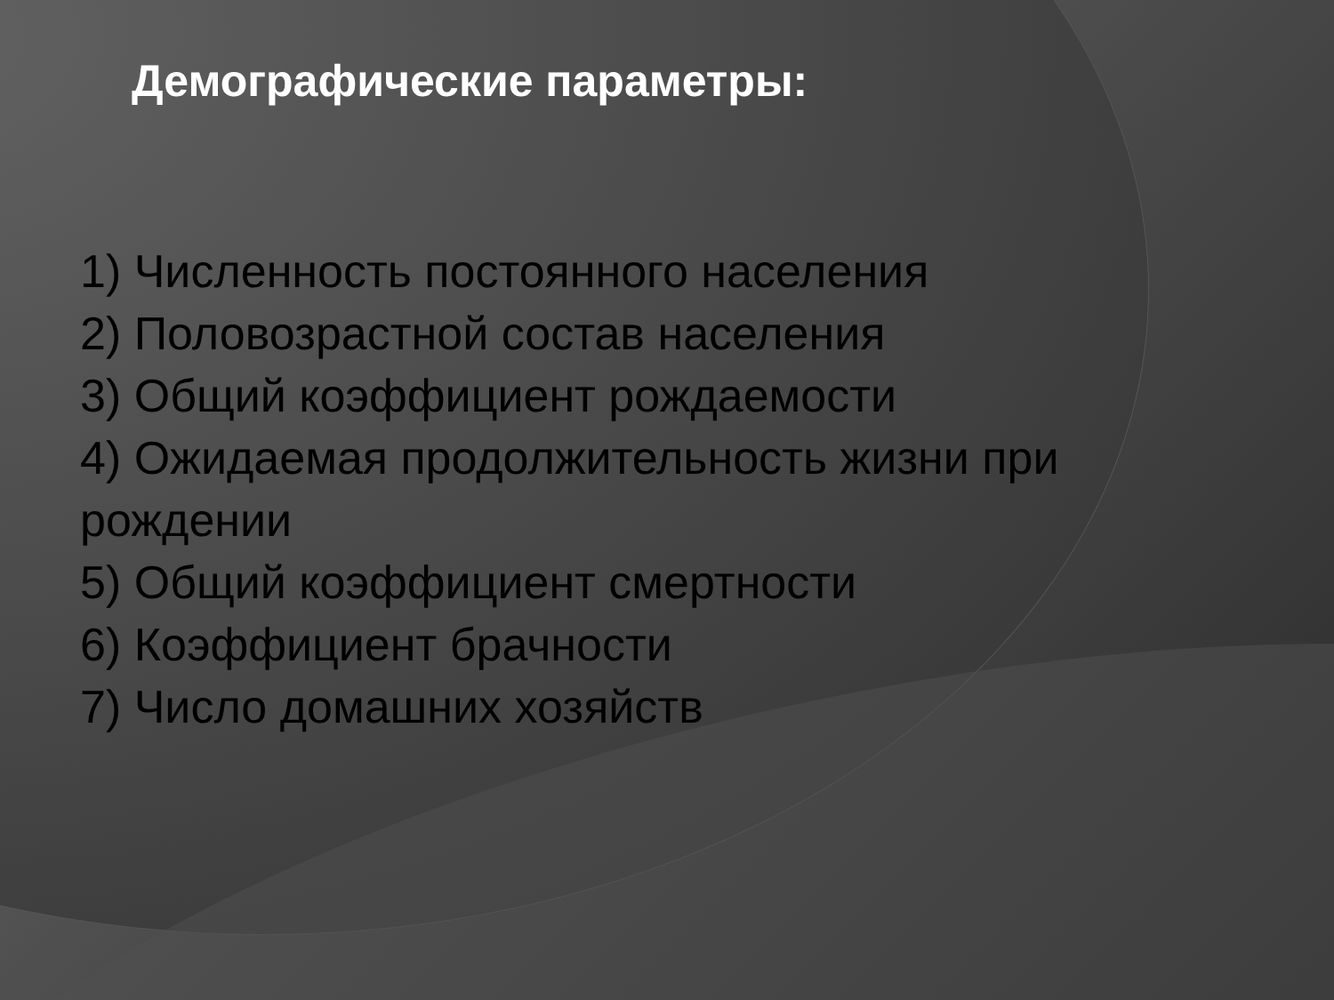Демографические параметры:
1) Численность постоянного населения
2) Половозрастной состав населения
3) Общий коэффициент рождаемости
4) Ожидаемая продолжительность жизни при рождении
5) Общий коэффициент смертности
6) Коэффициент брачности
7) Число домашних хозяйств